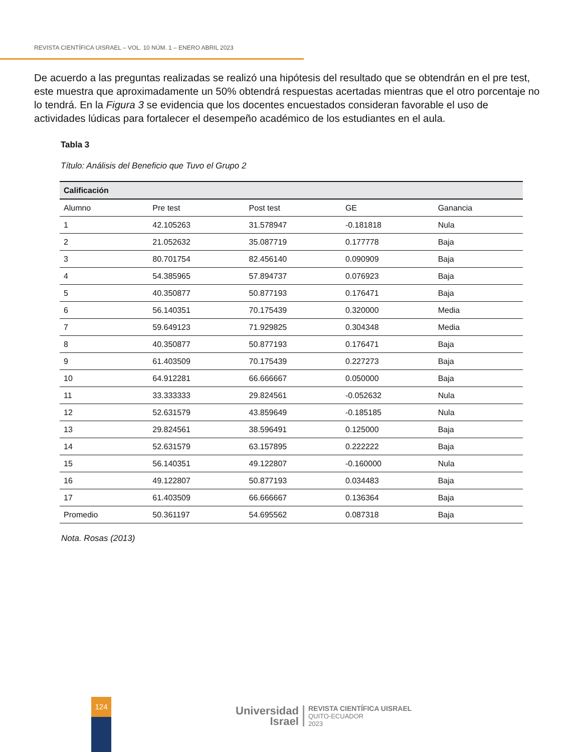REVISTA CIENTÍFICA UISRAEL – VOL. 10 NÚM. 1 – ENERO ABRIL 2023
De acuerdo a las preguntas realizadas se realizó una hipótesis del resultado que se obtendrán en el pre test, este muestra que aproximadamente un 50% obtendrá respuestas acertadas mientras que el otro porcentaje no lo tendrá. En la Figura 3 se evidencia que los docentes encuestados consideran favorable el uso de actividades lúdicas para fortalecer el desempeño académico de los estudiantes en el aula.
Tabla 3
Título: Análisis del Beneficio que Tuvo el Grupo 2
| Calificación | | | | |
| --- | --- | --- | --- | --- |
| Alumno | Pre test | Post test | GE | Ganancia |
| 1 | 42.105263 | 31.578947 | -0.181818 | Nula |
| 2 | 21.052632 | 35.087719 | 0.177778 | Baja |
| 3 | 80.701754 | 82.456140 | 0.090909 | Baja |
| 4 | 54.385965 | 57.894737 | 0.076923 | Baja |
| 5 | 40.350877 | 50.877193 | 0.176471 | Baja |
| 6 | 56.140351 | 70.175439 | 0.320000 | Media |
| 7 | 59.649123 | 71.929825 | 0.304348 | Media |
| 8 | 40.350877 | 50.877193 | 0.176471 | Baja |
| 9 | 61.403509 | 70.175439 | 0.227273 | Baja |
| 10 | 64.912281 | 66.666667 | 0.050000 | Baja |
| 11 | 33.333333 | 29.824561 | -0.052632 | Nula |
| 12 | 52.631579 | 43.859649 | -0.185185 | Nula |
| 13 | 29.824561 | 38.596491 | 0.125000 | Baja |
| 14 | 52.631579 | 63.157895 | 0.222222 | Baja |
| 15 | 56.140351 | 49.122807 | -0.160000 | Nula |
| 16 | 49.122807 | 50.877193 | 0.034483 | Baja |
| 17 | 61.403509 | 66.666667 | 0.136364 | Baja |
| Promedio | 50.361197 | 54.695562 | 0.087318 | Baja |
Nota. Rosas (2013)
124
Universidad
Israel
REVISTA CIENTÍFICA UISRAEL
QUITO-ECUADOR
2023